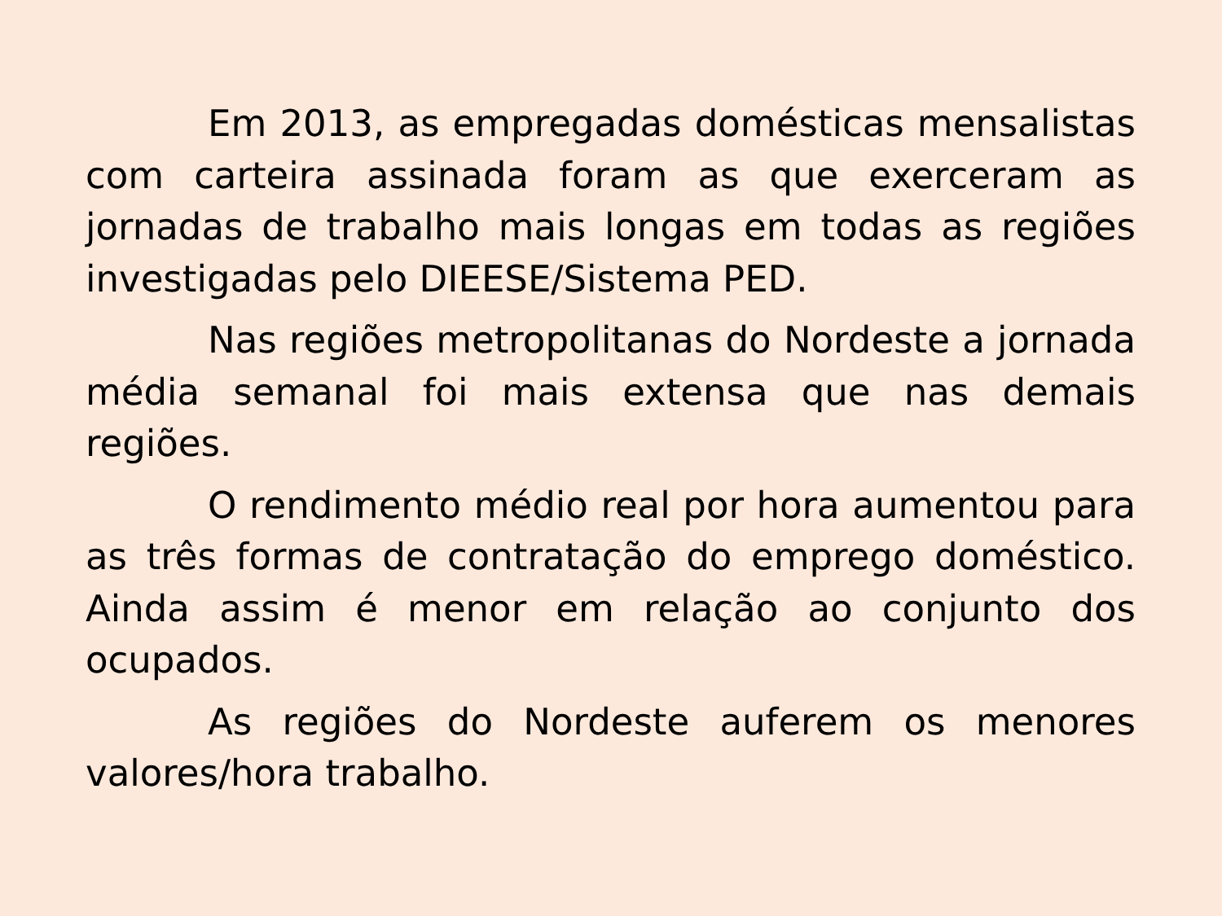Em 2013, as empregadas domésticas mensalistas com carteira assinada foram as que exerceram as jornadas de trabalho mais longas em todas as regiões investigadas pelo DIEESE/Sistema PED.
Nas regiões metropolitanas do Nordeste a jornada média semanal foi mais extensa que nas demais regiões.
O rendimento médio real por hora aumentou para as três formas de contratação do emprego doméstico. Ainda assim é menor em relação ao conjunto dos ocupados.
As regiões do Nordeste auferem os menores valores/hora trabalho.